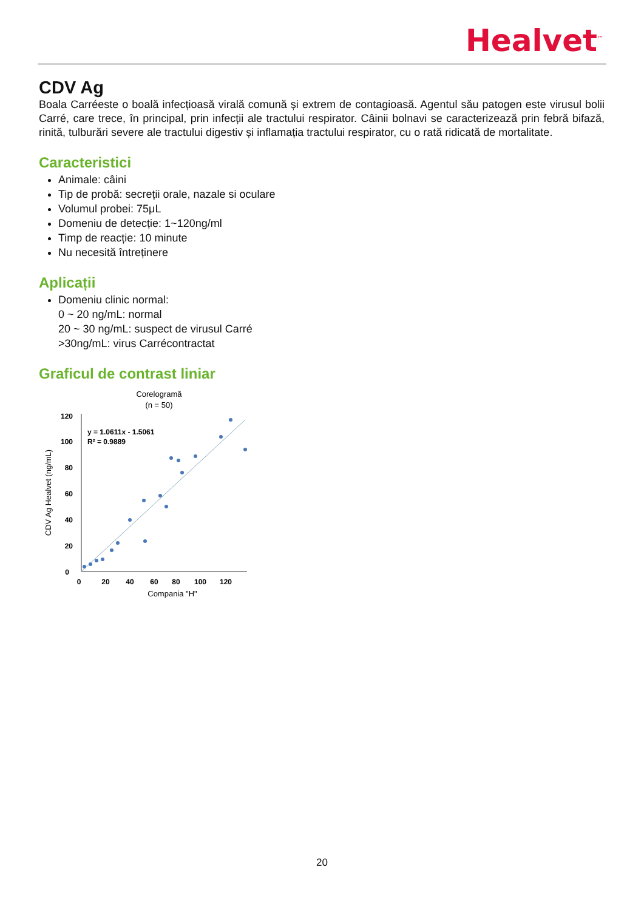Healvet<sup>™</sup>
CDV Ag
Boala Carréeste o boală infecțioasă virală comună și extrem de contagioasă. Agentul său patogen este virusul bolii Carré, care trece, în principal, prin infecții ale tractului respirator. Câinii bolnavi se caracterizează prin febră bifază, rinită, tulburări severe ale tractului digestiv și inflamația tractului respirator, cu o rată ridicată de mortalitate.
Caracteristici
Animale: câini
Tip de probă: secreții orale, nazale si oculare
Volumul probei: 75μL
Domeniu de detecție: 1~120ng/ml
Timp de reacție: 10 minute
Nu necesită întreținere
Aplicații
Domeniu clinic normal:
0 ~ 20 ng/mL: normal
20 ~ 30 ng/mL: suspect de virusul Carré
>30ng/mL: virus Carrécontractat
Graficul de contrast liniar
Corelogramă
(n = 50)
CDV Ag Healvet (ng/mL)
120
100
80
60
40
20
0
0
20
40
60
80
100
120
Compania "H"
y = 1.0611x - 1.5061
R² = 0.9889
20